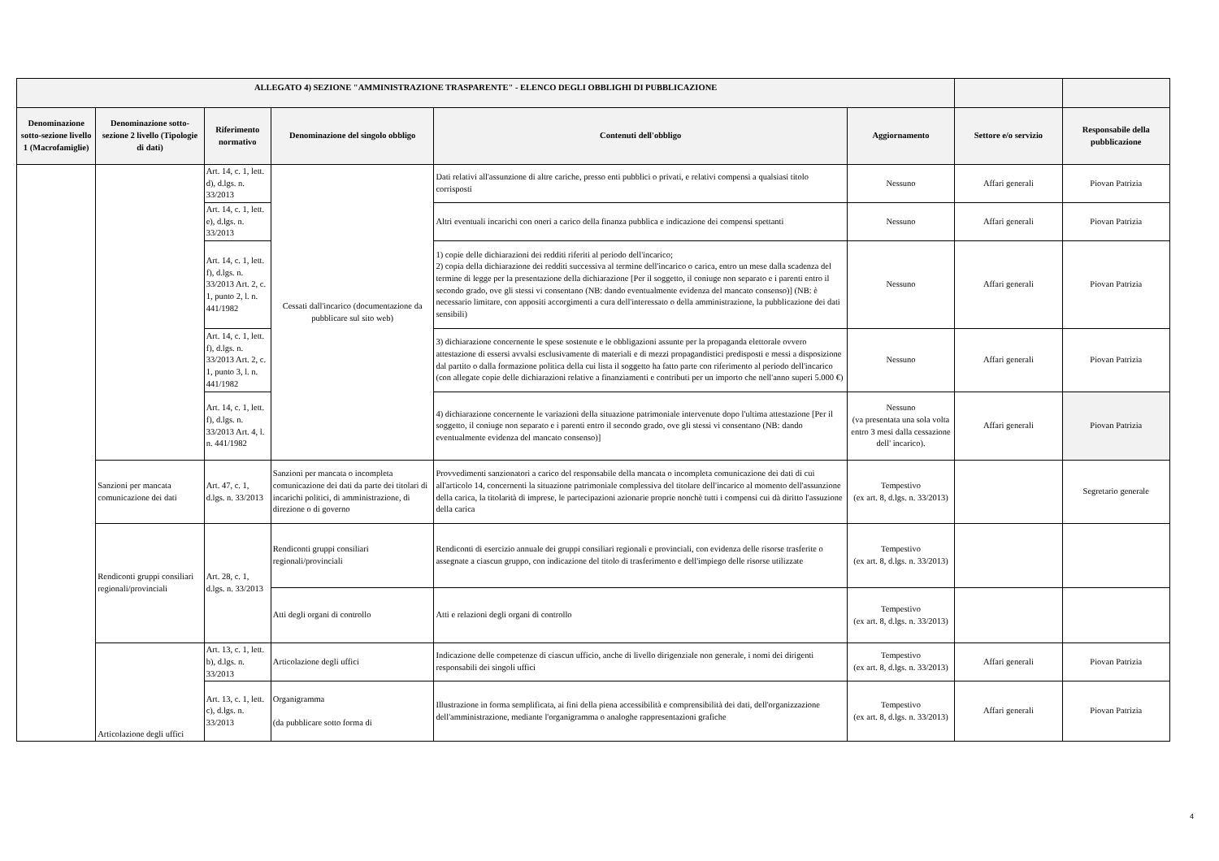| ALLEGATO 4) SEZIONE "AMMINISTRAZIONE TRASPARENTE" - ELENCO DEGLI OBBLIGHI DI PUBBLICAZIONE | | | | | | | |
| --- | --- | --- | --- | --- | --- | --- | --- |
| Denominazione sotto-sezione livello 1 (Macrofamiglie) | Denominazione sotto-sezione 2 livello (Tipologie di dati) | Riferimento normativo | Denominazione del singolo obbligo | Contenuti dell'obbligo | Aggiornamento | Settore e/o servizio | Responsabile della pubblicazione |
| | | Art. 14, c. 1, lett. d), d.lgs. n. 33/2013 | Cessati dall'incarico (documentazione da pubblicare sul sito web) | Dati relativi all'assunzione di altre cariche, presso enti pubblici o privati, e relativi compensi a qualsiasi titolo corrisposti | Nessuno | Affari generali | Piovan Patrizia |
| | | Art. 14, c. 1, lett. e), d.lgs. n. 33/2013 | | Altri eventuali incarichi con oneri a carico della finanza pubblica e indicazione dei compensi spettanti | Nessuno | Affari generali | Piovan Patrizia |
| | | Art. 14, c. 1, lett. f), d.lgs. n. 33/2013 Art. 2, c. 1, punto 2, l. n. 441/1982 | | 1) copie delle dichiarazioni dei redditi riferiti al periodo dell'incarico; 2) copia della dichiarazione dei redditi successiva al termine dell'incarico o carica, entro un mese dalla scadenza del termine di legge per la presentazione della dichiarazione [Per il soggetto, il coniuge non separato e i parenti entro il secondo grado, ove gli stessi vi consentano (NB: dando eventualmente evidenza del mancato consenso)] (NB: è necessario limitare, con appositi accorgimenti a cura dell'interessato o della amministrazione, la pubblicazione dei dati sensibili) | Nessuno | Affari generali | Piovan Patrizia |
| | | Art. 14, c. 1, lett. f), d.lgs. n. 33/2013 Art. 2, c. 1, punto 3, l. n. 441/1982 | | 3) dichiarazione concernente le spese sostenute e le obbligazioni assunte per la propaganda elettorale ovvero attestazione di essersi avvalsi esclusivamente di materiali e di mezzi propagandistici predisposti e messi a disposizione dal partito o dalla formazione politica della cui lista il soggetto ha fatto parte con riferimento al periodo dell'incarico (con allegate copie delle dichiarazioni relative a finanziamenti e contributi per un importo che nell'anno superi 5.000 €) | Nessuno | Affari generali | Piovan Patrizia |
| | | Art. 14, c. 1, lett. f), d.lgs. n. 33/2013 Art. 4, l. n. 441/1982 | | 4) dichiarazione concernente le variazioni della situazione patrimoniale intervenute dopo l'ultima attestazione [Per il soggetto, il coniuge non separato e i parenti entro il secondo grado, ove gli stessi vi consentano (NB: dando eventualmente evidenza del mancato consenso)] | Nessuno (va presentata una sola volta entro 3 mesi dalla cessazione dell' incarico). | Affari generali | Piovan Patrizia |
| | Sanzioni per mancata comunicazione dei dati | Art. 47, c. 1, d.lgs. n. 33/2013 | Sanzioni per mancata o incompleta comunicazione dei dati da parte dei titolari di incarichi politici, di amministrazione, di direzione o di governo | Provvedimenti sanzionatori a carico del responsabile della mancata o incompleta comunicazione dei dati di cui all'articolo 14, concernenti la situazione patrimoniale complessiva del titolare dell'incarico al momento dell'assunzione della carica, la titolarità di imprese, le partecipazioni azionarie proprie nonchè tutti i compensi cui dà diritto l'assuzione della carica | Tempestivo (ex art. 8, d.lgs. n. 33/2013) | | Segretario generale |
| | Rendiconti gruppi consiliari regionali/provinciali | Art. 28, c. 1, d.lgs. n. 33/2013 | Rendiconti gruppi consiliari regionali/provinciali | Rendiconti di esercizio annuale dei gruppi consiliari regionali e provinciali, con evidenza delle risorse trasferite o assegnate a ciascun gruppo, con indicazione del titolo di trasferimento e dell'impiego delle risorse utilizzate | Tempestivo (ex art. 8, d.lgs. n. 33/2013) | | |
| | | | Atti degli organi di controllo | Atti e relazioni degli organi di controllo | Tempestivo (ex art. 8, d.lgs. n. 33/2013) | | |
| | Articolazione degli uffici | Art. 13, c. 1, lett. b), d.lgs. n. 33/2013 | Articolazione degli uffici | Indicazione delle competenze di ciascun ufficio, anche di livello dirigenziale non generale, i nomi dei dirigenti responsabili dei singoli uffici | Tempestivo (ex art. 8, d.lgs. n. 33/2013) | Affari generali | Piovan Patrizia |
| | | Art. 13, c. 1, lett. c), d.lgs. n. 33/2013 | Organigramma (da pubblicare sotto forma di | Illustrazione in forma semplificata, ai fini della piena accessibilità e comprensibilità dei dati, dell'organizzazione dell'amministrazione, mediante l'organigramma o analoghe rappresentazioni grafiche | Tempestivo (ex art. 8, d.lgs. n. 33/2013) | Affari generali | Piovan Patrizia |
4